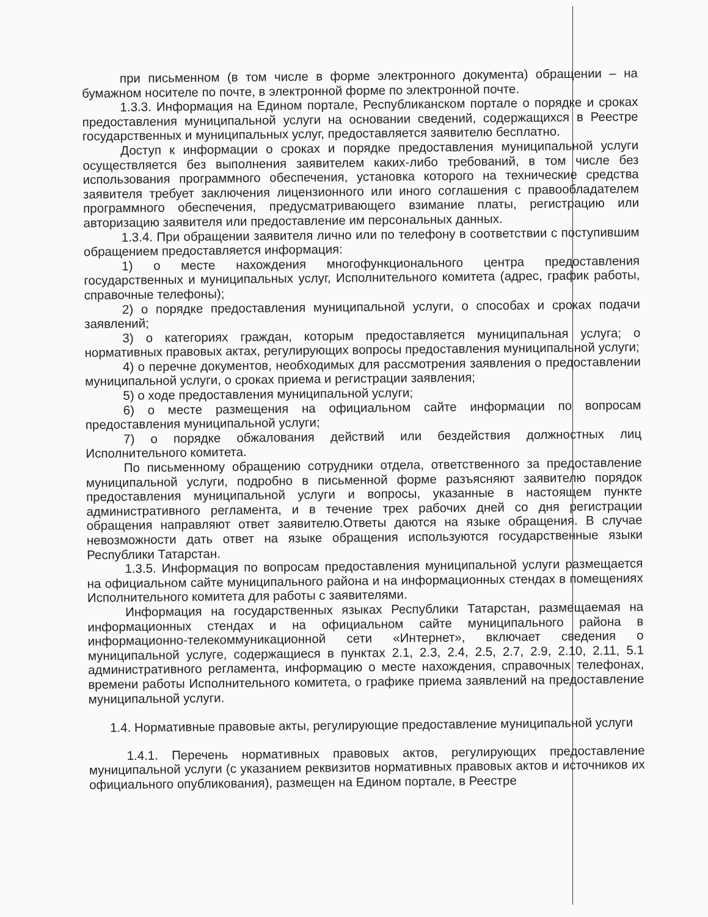при письменном (в том числе в форме электронного документа) обращении – на бумажном носителе по почте, в электронной форме по электронной почте.
1.3.3. Информация на Едином портале, Республиканском портале о порядке и сроках предоставления муниципальной услуги на основании сведений, содержащихся в Реестре государственных и муниципальных услуг, предоставляется заявителю бесплатно.
Доступ к информации о сроках и порядке предоставления муниципальной услуги осуществляется без выполнения заявителем каких-либо требований, в том числе без использования программного обеспечения, установка которого на технические средства заявителя требует заключения лицензионного или иного соглашения с правообладателем программного обеспечения, предусматривающего взимание платы, регистрацию или авторизацию заявителя или предоставление им персональных данных.
1.3.4. При обращении заявителя лично или по телефону в соответствии с поступившим обращением предоставляется информация:
1) о месте нахождения многофункционального центра предоставления государственных и муниципальных услуг, Исполнительного комитета (адрес, график работы, справочные телефоны);
2) о порядке предоставления муниципальной услуги, о способах и сроках подачи заявлений;
3) о категориях граждан, которым предоставляется муниципальная услуга; о нормативных правовых актах, регулирующих вопросы предоставления муниципальной услуги;
4) о перечне документов, необходимых для рассмотрения заявления о предоставлении муниципальной услуги, о сроках приема и регистрации заявления;
5) о ходе предоставления муниципальной услуги;
6) о месте размещения на официальном сайте информации по вопросам предоставления муниципальной услуги;
7) о порядке обжалования действий или бездействия должностных лиц Исполнительного комитета.
По письменному обращению сотрудники отдела, ответственного за предоставление муниципальной услуги, подробно в письменной форме разъясняют заявителю порядок предоставления муниципальной услуги и вопросы, указанные в настоящем пункте административного регламента, и в течение трех рабочих дней со дня регистрации обращения направляют ответ заявителю.Ответы даются на языке обращения. В случае невозможности дать ответ на языке обращения используются государственные языки Республики Татарстан.
1.3.5. Информация по вопросам предоставления муниципальной услуги размещается на официальном сайте муниципального района и на информационных стендах в помещениях Исполнительного комитета для работы с заявителями.
Информация на государственных языках Республики Татарстан, размещаемая на информационных стендах и на официальном сайте муниципального района в информационно-телекоммуникационной сети «Интернет», включает сведения о муниципальной услуге, содержащиеся в пунктах 2.1, 2.3, 2.4, 2.5, 2.7, 2.9, 2.10, 2.11, 5.1 административного регламента, информацию о месте нахождения, справочных телефонах, времени работы Исполнительного комитета, о графике приема заявлений на предоставление муниципальной услуги.
1.4. Нормативные правовые акты, регулирующие предоставление муниципальной услуги
1.4.1. Перечень нормативных правовых актов, регулирующих предоставление муниципальной услуги (с указанием реквизитов нормативных правовых актов и источников их официального опубликования), размещен на Едином портале, в Реестре